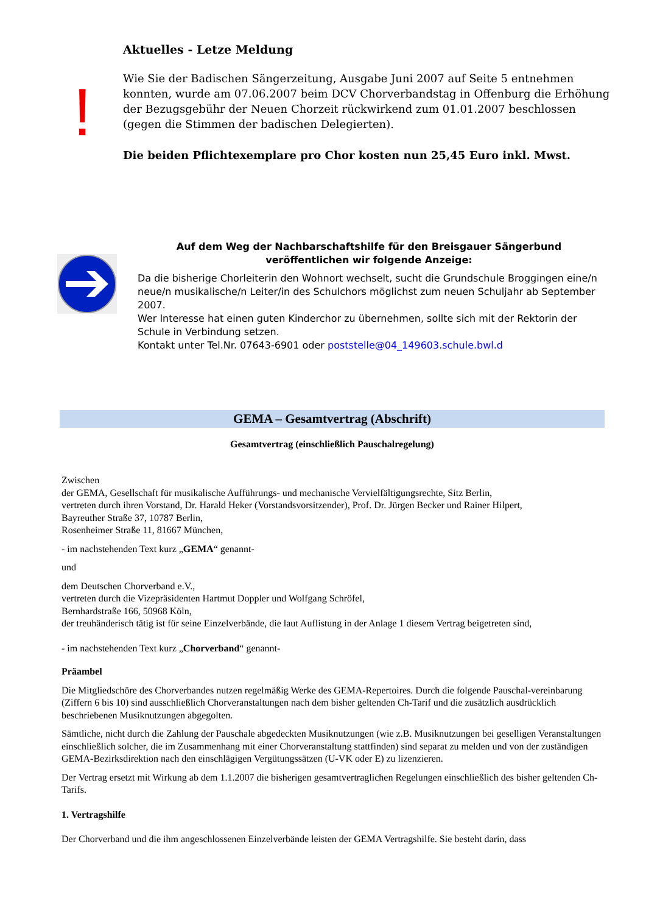!
Aktuelles - Letze Meldung
Wie Sie der Badischen Sängerzeitung, Ausgabe Juni 2007 auf Seite 5 entnehmen konnten, wurde am 07.06.2007 beim DCV Chorverbandstag in Offenburg die Erhöhung der Bezugsgebühr der Neuen Chorzeit rückwirkend zum 01.01.2007 beschlossen (gegen die Stimmen der badischen Delegierten).
Die beiden Pflichtexemplare pro Chor kosten nun 25,45 Euro inkl. Mwst.
Auf dem Weg der Nachbarschaftshilfe für den Breisgauer Sängerbund veröffentlichen wir folgende Anzeige:
Da die bisherige Chorleiterin den Wohnort wechselt, sucht die Grundschule Broggingen eine/n neue/n musikalische/n Leiter/in des Schulchors möglichst zum neuen Schuljahr ab September 2007.
Wer Interesse hat einen guten Kinderchor zu übernehmen, sollte sich mit der Rektorin der Schule in Verbindung setzen.
Kontakt unter Tel.Nr. 07643-6901 oder poststelle@04_149603.schule.bwl.d
GEMA – Gesamtvertrag (Abschrift)
Gesamtvertrag (einschließlich Pauschalregelung)
Zwischen
der GEMA, Gesellschaft für musikalische Aufführungs- und mechanische Vervielfältigungsrechte, Sitz Berlin,
vertreten durch ihren Vorstand, Dr. Harald Heker (Vorstandsvorsitzender), Prof. Dr. Jürgen Becker und Rainer Hilpert,
Bayreuther Straße 37, 10787 Berlin,
Rosenheimer Straße 11, 81667 München,
- im nachstehenden Text kurz „GEMA“ genannt-
und
dem Deutschen Chorverband e.V.,
vertreten durch die Vizepräsidenten Hartmut Doppler und Wolfgang Schröfel,
Bernhardstraße 166, 50968 Köln,
der treuhänderisch tätig ist für seine Einzelverbände, die laut Auflistung in der Anlage 1 diesem Vertrag beigetreten sind,
- im nachstehenden Text kurz „Chorverband“ genannt-
Präambel
Die Mitgliedschöre des Chorverbandes nutzen regelmäßig Werke des GEMA-Repertoires. Durch die folgende Pauschal-vereinbarung (Ziffern 6 bis 10) sind ausschließlich Chorveranstaltungen nach dem bisher geltenden Ch-Tarif und die zusätzlich ausdrücklich beschriebenen Musiknutzungen abgegolten.
Sämtliche, nicht durch die Zahlung der Pauschale abgedeckten Musiknutzungen (wie z.B. Musiknutzungen bei geselligen Veranstaltungen einschließlich solcher, die im Zusammenhang mit einer Chorveranstaltung stattfinden) sind separat zu melden und von der zuständigen GEMA-Bezirksdirektion nach den einschlägigen Vergütungssätzen (U-VK oder E) zu lizenzieren.
Der Vertrag ersetzt mit Wirkung ab dem 1.1.2007 die bisherigen gesamtvertraglichen Regelungen einschließlich des bisher geltenden Ch-Tarifs.
1. Vertragshilfe
Der Chorverband und die ihm angeschlossenen Einzelverbände leisten der GEMA Vertragshilfe. Sie besteht darin, dass